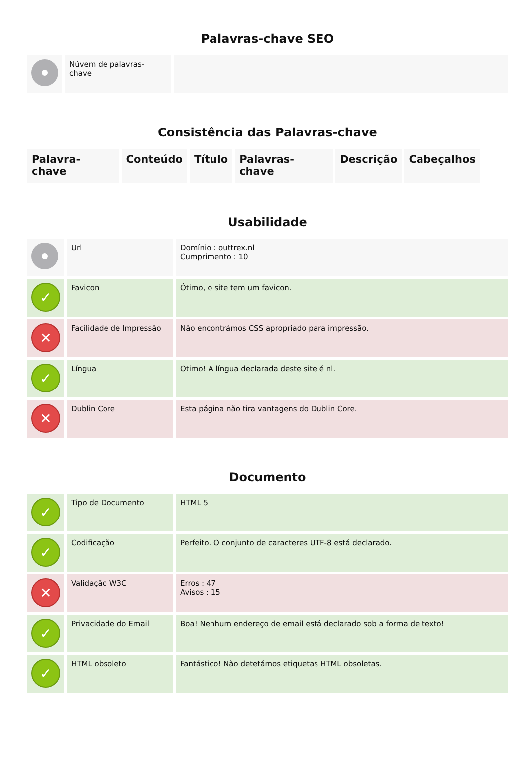Palavras-chave SEO
| | Núvem de palavras-chave | |
Consistência das Palavras-chave
| Palavra-chave | Conteúdo | Título | Palavras-chave | Descrição | Cabeçalhos |
| --- | --- | --- | --- | --- | --- |
Usabilidade
| | Url | Domínio : outtrex.nl Cumprimento : 10 |
| ✓ | Favicon | Ótimo, o site tem um favicon. |
| ✕ | Facilidade de Impressão | Não encontrámos CSS apropriado para impressão. |
| ✓ | Língua | Otimo! A língua declarada deste site é nl. |
| ✕ | Dublin Core | Esta página não tira vantagens do Dublin Core. |
Documento
| ✓ | Tipo de Documento | HTML 5 |
| ✓ | Codificação | Perfeito. O conjunto de caracteres UTF-8 está declarado. |
| ✕ | Validação W3C | Erros : 47 Avisos : 15 |
| ✓ | Privacidade do Email | Boa! Nenhum endereço de email está declarado sob a forma de texto! |
| ✓ | HTML obsoleto | Fantástico! Não detetámos etiquetas HTML obsoletas. |